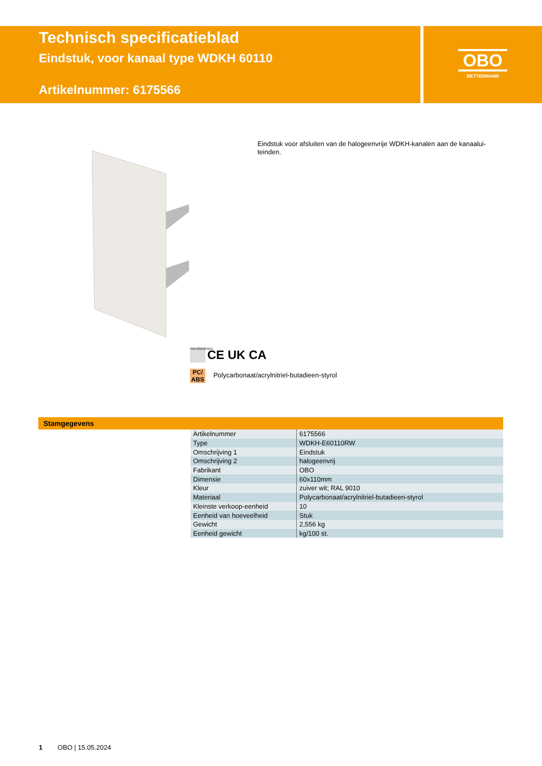Technisch specificatieblad
Eindstuk, voor kanaal type WDKH 60110
Artikelnummer: 6175566
OBO
BETTERMANN
Eindstuk voor afsluiten van de halogeenvrije WDKH-kanalen aan de kanaalui-teinden.
HALOGENFREE CE UK CA
PC/ ABS Polycarbonaat/acrylnitriel-butadieen-styrol
Stamgegevens
| Artikelnummer | 6175566 |
| Type | WDKH-E60110RW |
| Omschrijving 1 | Eindstuk |
| Omschrijving 2 | halogeenvrij |
| Fabrikant | OBO |
| Dimensie | 60x110mm |
| Kleur | zuiver wit; RAL 9010 |
| Materiaal | Polycarbonaat/acrylnitriel-butadieen-styrol |
| Kleinste verkoop-eenheid | 10 |
| Eenheid van hoeveelheid | Stuk |
| Gewicht | 2,556 kg |
| Eenheid gewicht | kg/100 st. |
1 OBO | 15.05.2024